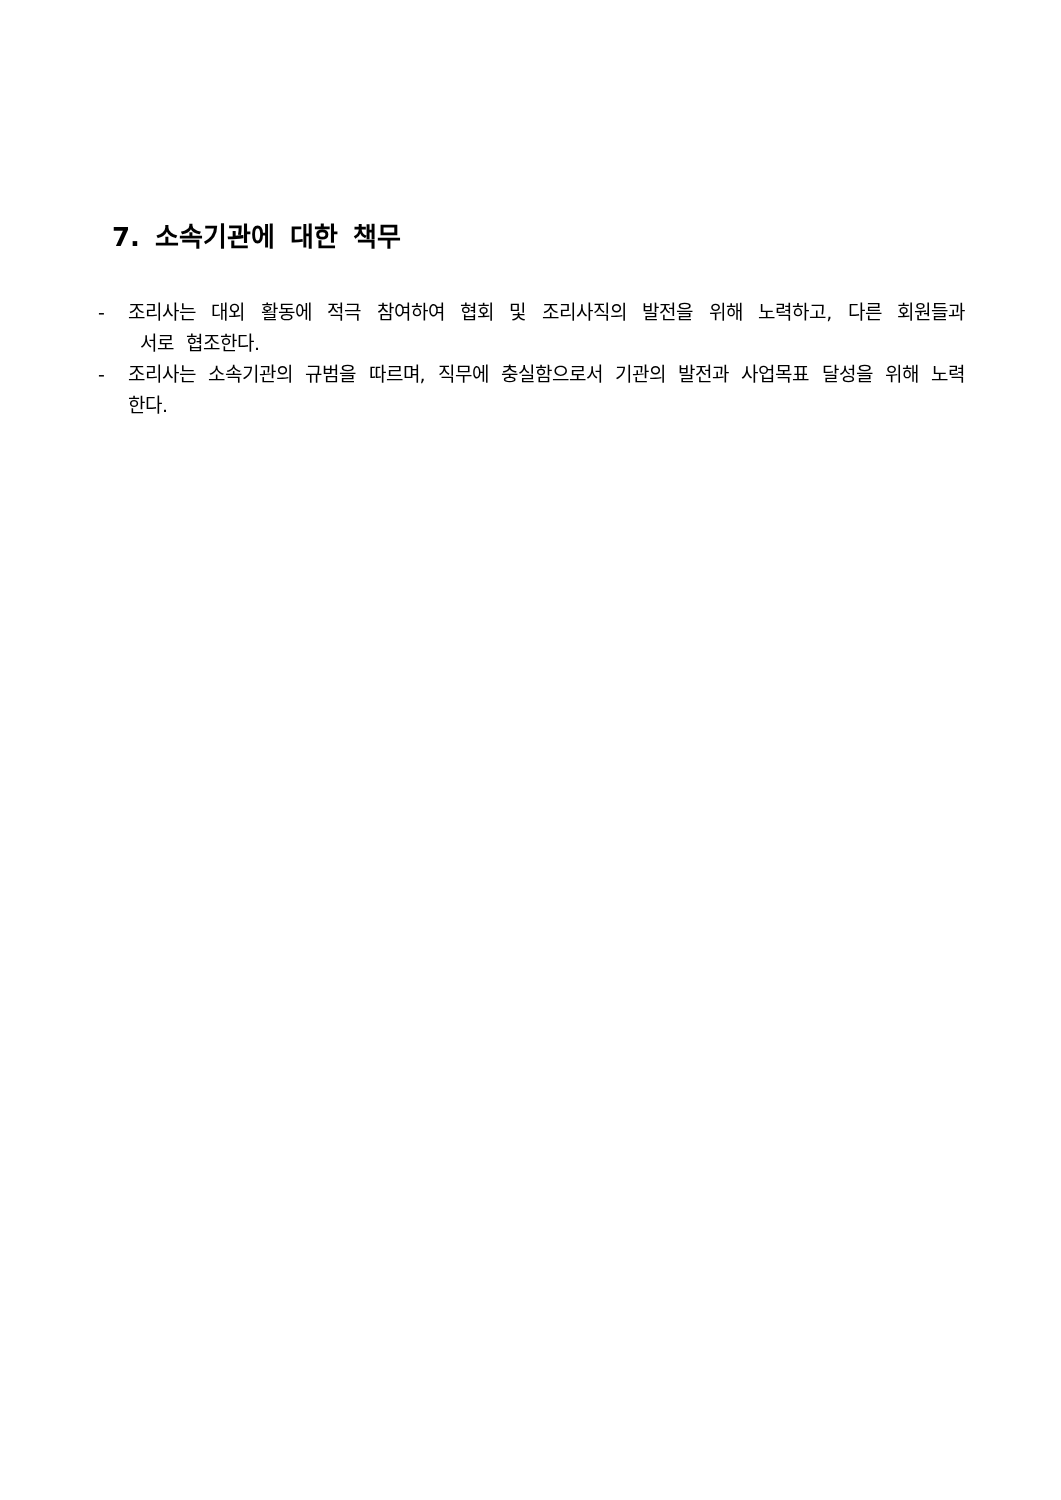7. 소속기관에 대한 책무
- 조리사는 대외 활동에 적극 참여하여 협회 및 조리사직의 발전을 위해 노력하고, 다른 회원들과 서로 협조한다.
- 조리사는 소속기관의 규범을 따르며, 직무에 충실함으로서 기관의 발전과 사업목표 달성을 위해 노력한다.